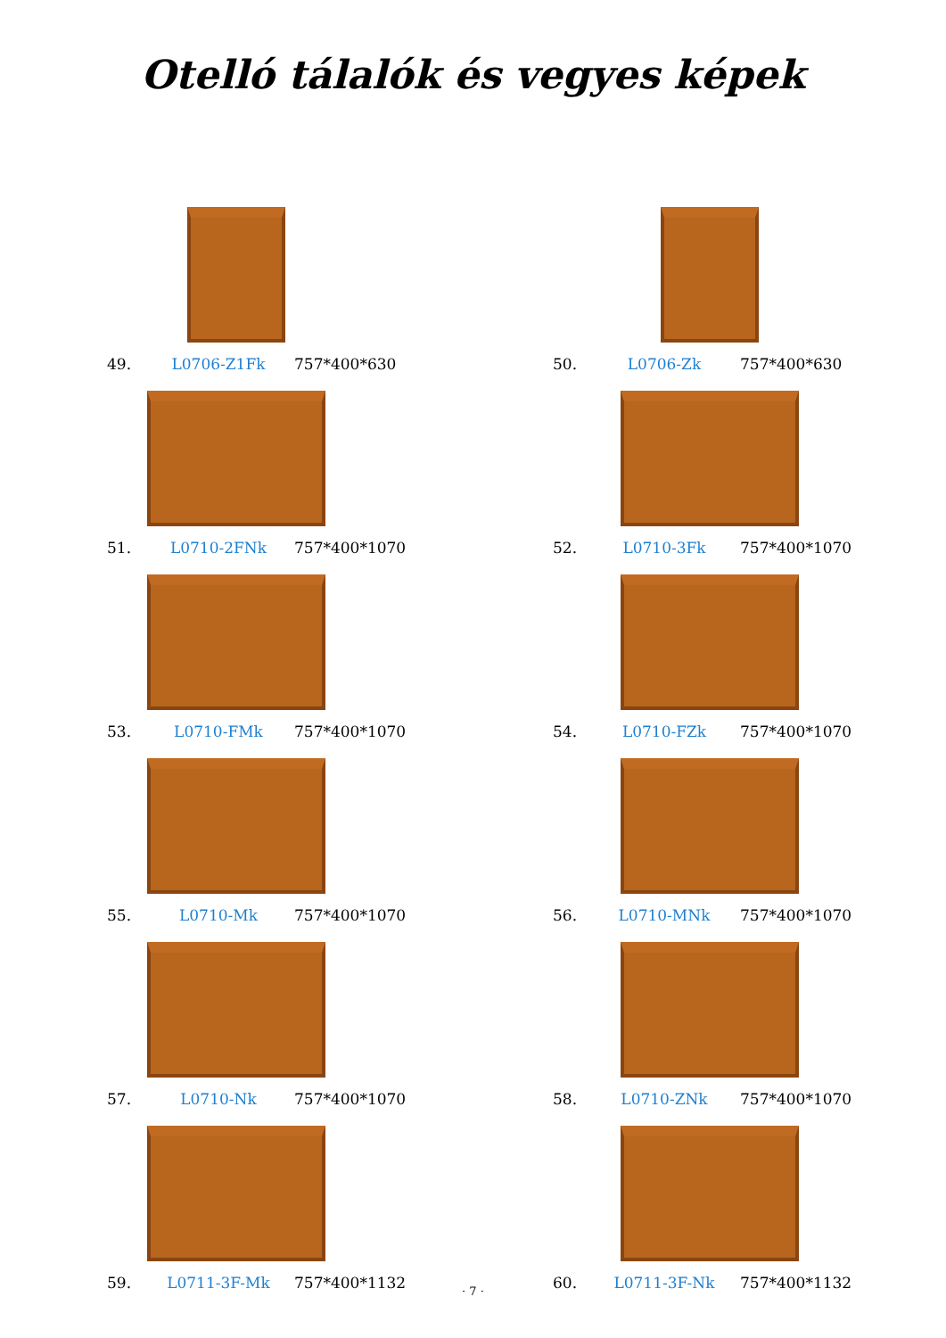Otelló tálalók és vegyes képek
49. L0706-Z1Fk 757*400*630
50. L0706-Zk 757*400*630
51. L0710-2FNk 757*400*1070
52. L0710-3Fk 757*400*1070
53. L0710-FMk 757*400*1070
54. L0710-FZk 757*400*1070
55. L0710-Mk 757*400*1070
56. L0710-MNk 757*400*1070
57. L0710-Nk 757*400*1070
58. L0710-ZNk 757*400*1070
59. L0711-3F-Mk 757*400*1132
60. L0711-3F-Nk 757*400*1132
· 7 ·